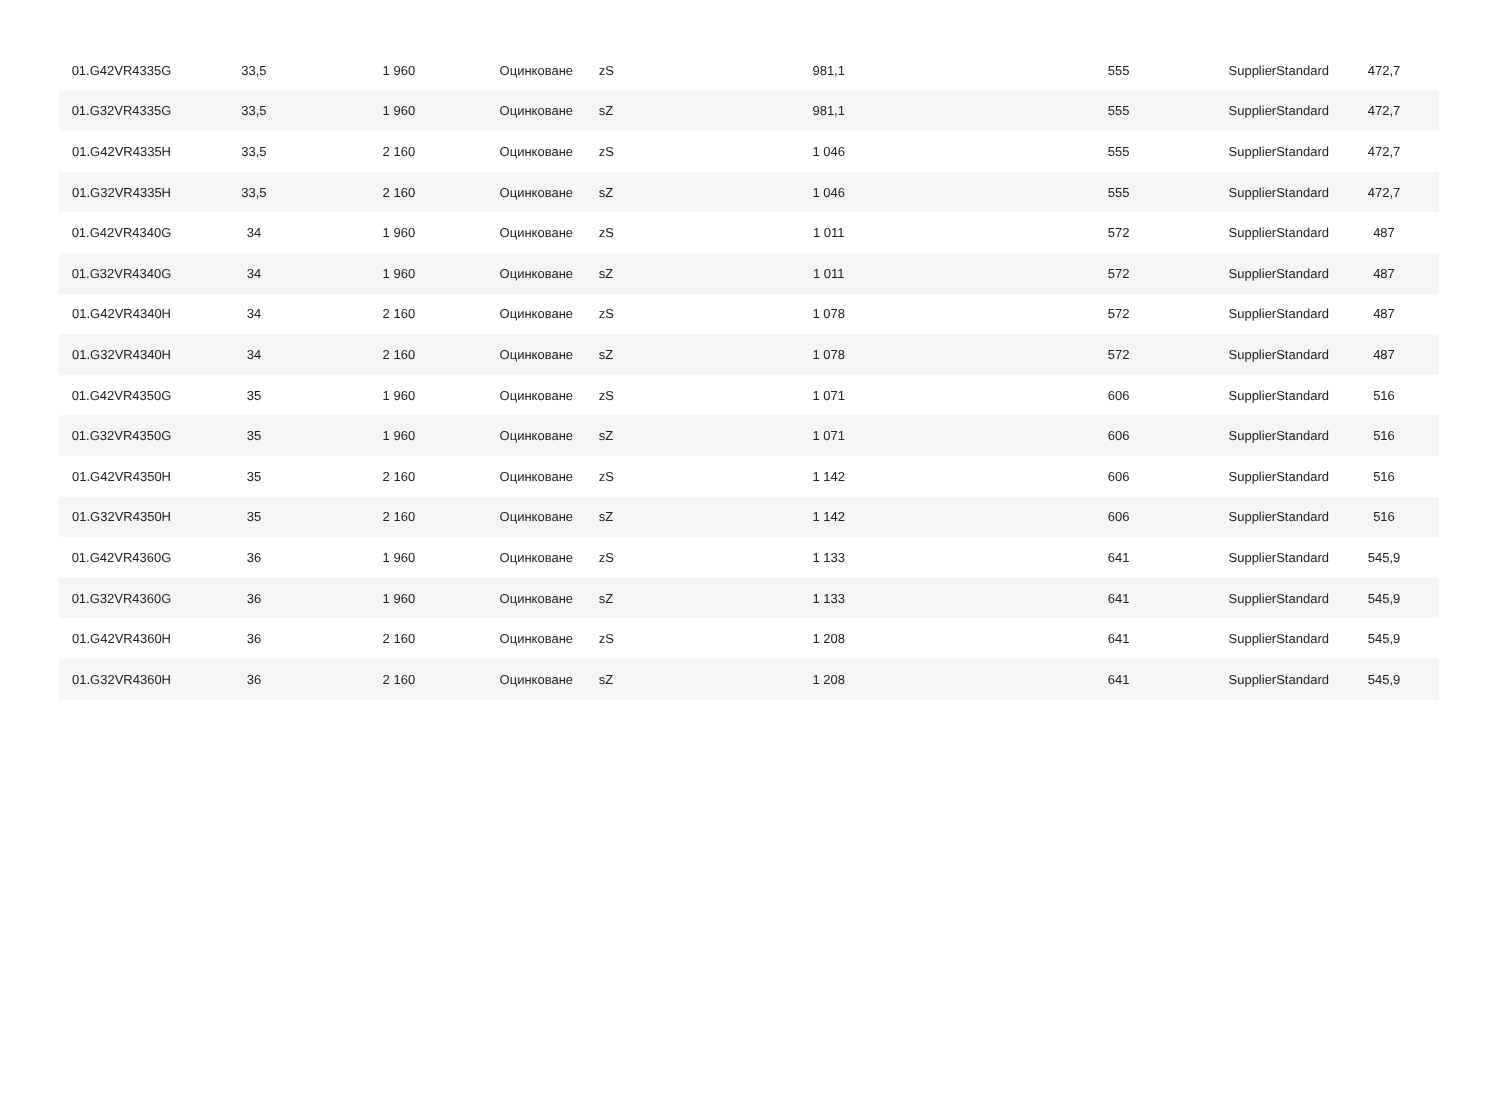| 01.G42VR4335G | 33,5 | 1 960 | Оцинковане | zS | 981,1 | 555 | SupplierStandard | 472,7 |
| 01.G32VR4335G | 33,5 | 1 960 | Оцинковане | sZ | 981,1 | 555 | SupplierStandard | 472,7 |
| 01.G42VR4335H | 33,5 | 2 160 | Оцинковане | zS | 1 046 | 555 | SupplierStandard | 472,7 |
| 01.G32VR4335H | 33,5 | 2 160 | Оцинковане | sZ | 1 046 | 555 | SupplierStandard | 472,7 |
| 01.G42VR4340G | 34 | 1 960 | Оцинковане | zS | 1 011 | 572 | SupplierStandard | 487 |
| 01.G32VR4340G | 34 | 1 960 | Оцинковане | sZ | 1 011 | 572 | SupplierStandard | 487 |
| 01.G42VR4340H | 34 | 2 160 | Оцинковане | zS | 1 078 | 572 | SupplierStandard | 487 |
| 01.G32VR4340H | 34 | 2 160 | Оцинковане | sZ | 1 078 | 572 | SupplierStandard | 487 |
| 01.G42VR4350G | 35 | 1 960 | Оцинковане | zS | 1 071 | 606 | SupplierStandard | 516 |
| 01.G32VR4350G | 35 | 1 960 | Оцинковане | sZ | 1 071 | 606 | SupplierStandard | 516 |
| 01.G42VR4350H | 35 | 2 160 | Оцинковане | zS | 1 142 | 606 | SupplierStandard | 516 |
| 01.G32VR4350H | 35 | 2 160 | Оцинковане | sZ | 1 142 | 606 | SupplierStandard | 516 |
| 01.G42VR4360G | 36 | 1 960 | Оцинковане | zS | 1 133 | 641 | SupplierStandard | 545,9 |
| 01.G32VR4360G | 36 | 1 960 | Оцинковане | sZ | 1 133 | 641 | SupplierStandard | 545,9 |
| 01.G42VR4360H | 36 | 2 160 | Оцинковане | zS | 1 208 | 641 | SupplierStandard | 545,9 |
| 01.G32VR4360H | 36 | 2 160 | Оцинковане | sZ | 1 208 | 641 | SupplierStandard | 545,9 |